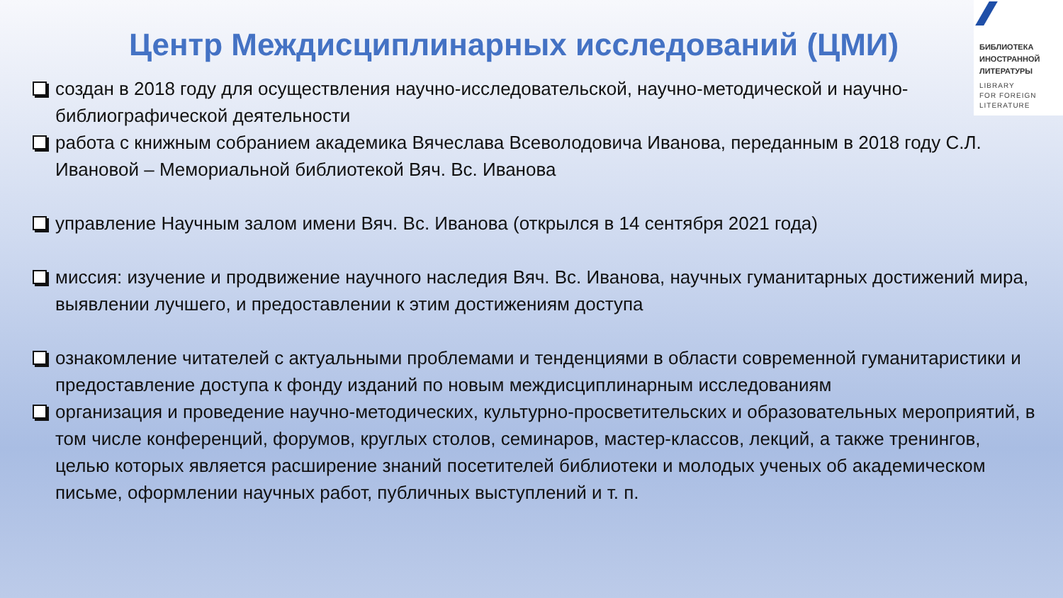БИБЛИОТЕКА
ИНОСТРАННОЙ
ЛИТЕРАТУРЫ
LIBRARY
FOR FOREIGN
LITERATURE
Центр Междисциплинарных исследований (ЦМИ)
создан в 2018 году для осуществления научно-исследовательской, научно-методической и научно-библиографической деятельности
работа с книжным собранием академика Вячеслава Всеволодовича Иванова, переданным в 2018 году С.Л. Ивановой – Мемориальной библиотекой Вяч. Вс. Иванова
управление Научным залом имени Вяч. Вс. Иванова (открылся в 14 сентября 2021 года)
миссия: изучение и продвижение научного наследия Вяч. Вс. Иванова, научных гуманитарных достижений мира, выявлении лучшего, и предоставлении к этим достижениям доступа
ознакомление читателей с актуальными проблемами и тенденциями в области современной гуманитаристики и предоставление доступа к фонду изданий по новым междисциплинарным исследованиям
организация и проведение научно-методических, культурно-просветительских и образовательных мероприятий, в том числе конференций, форумов, круглых столов, семинаров, мастер-классов, лекций, а также тренингов, целью которых является расширение знаний посетителей библиотеки и молодых ученых об академическом письме, оформлении научных работ, публичных выступлений и т. п.